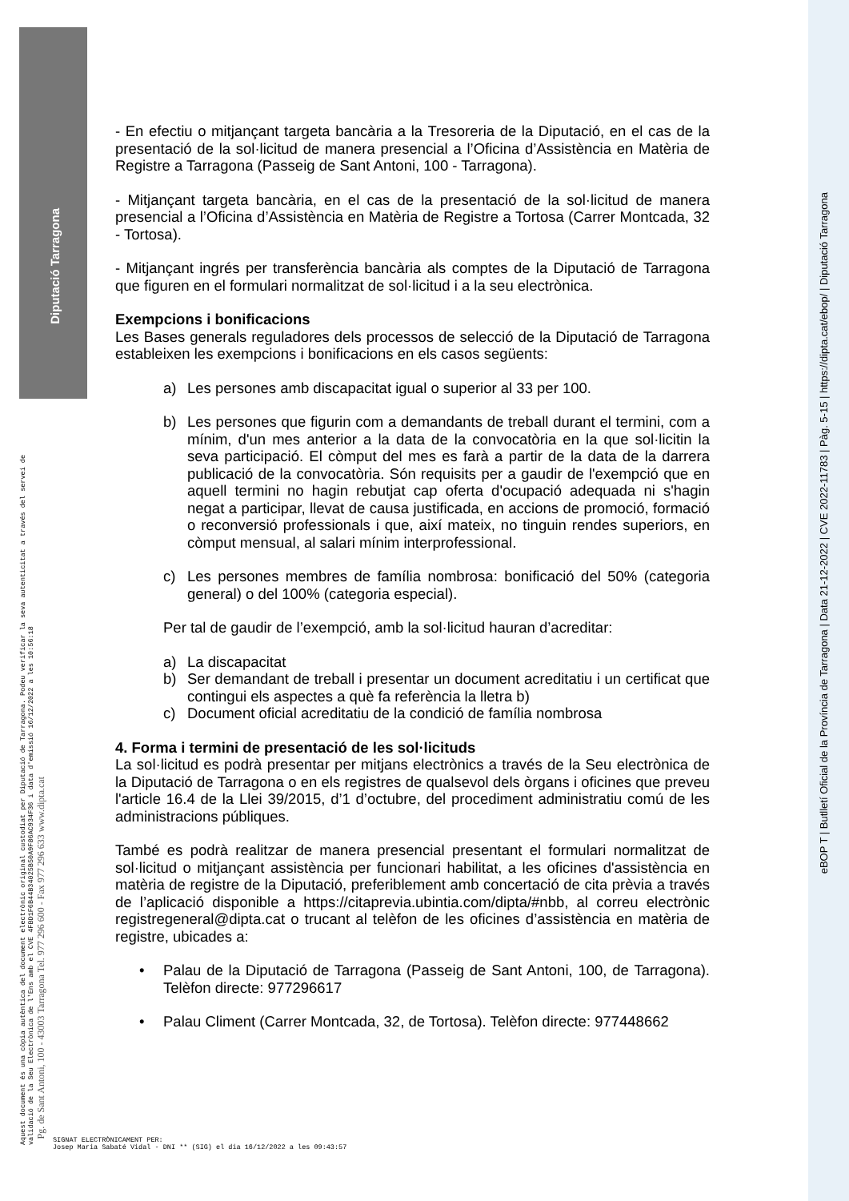Diputació Tarragona
Aquest document és una còpia autèntica del document electrònic original custodiat per Diputació de Tarragona. Podeu verificar la seva autenticitat a través del servei de validació de la Seu Electrònica de l'Ens amb el CVE 4FBD1F6B44B34025B50A9F86AC934F36 i data d'emissió 16/12/2022 a les 10:56:18
Pg. de Sant Antoni, 100 - 43003 Tarragona Tel. 977 296 600 - Fax 977 296 633 www.dipta.cat
eBOP T | Butlletí Oficial de la Província de Tarragona | Data 21-12-2022 | CVE 2022-11783 | Pàg. 5-15 | https://dipta.cat/ebop/ | Diputació Tarragona
- En efectiu o mitjançant targeta bancària a la Tresoreria de la Diputació, en el cas de la presentació de la sol·licitud de manera presencial a l’Oficina d’Assistència en Matèria de Registre a Tarragona (Passeig de Sant Antoni, 100 - Tarragona).
- Mitjançant targeta bancària, en el cas de la presentació de la sol·licitud de manera presencial a l’Oficina d’Assistència en Matèria de Registre a Tortosa (Carrer Montcada, 32 - Tortosa).
- Mitjançant ingrés per transferència bancària als comptes de la Diputació de Tarragona que figuren en el formulari normalitzat de sol·licitud i a la seu electrònica.
Exempcions i bonificacions
Les Bases generals reguladores dels processos de selecció de la Diputació de Tarragona estableixen les exempcions i bonificacions en els casos següents:
a) Les persones amb discapacitat igual o superior al 33 per 100.
b) Les persones que figurin com a demandants de treball durant el termini, com a mínim, d'un mes anterior a la data de la convocatòria en la que sol·licitin la seva participació. El còmput del mes es farà a partir de la data de la darrera publicació de la convocatòria. Són requisits per a gaudir de l'exempció que en aquell termini no hagin rebutjat cap oferta d'ocupació adequada ni s'hagin negat a participar, llevat de causa justificada, en accions de promoció, formació o reconversió professionals i que, així mateix, no tinguin rendes superiors, en còmput mensual, al salari mínim interprofessional.
c) Les persones membres de família nombrosa: bonificació del 50% (categoria general) o del 100% (categoria especial).
Per tal de gaudir de l’exempció, amb la sol·licitud hauran d’acreditar:
a) La discapacitat
b) Ser demandant de treball i presentar un document acreditatiu i un certificat que contingui els aspectes a què fa referència la lletra b)
c) Document oficial acreditatiu de la condició de família nombrosa
4. Forma i termini de presentació de les sol·licituds
La sol·licitud es podrà presentar per mitjans electrònics a través de la Seu electrònica de la Diputació de Tarragona o en els registres de qualsevol dels òrgans i oficines que preveu l'article 16.4 de la Llei 39/2015, d’1 d’octubre, del procediment administratiu comú de les administracions públiques.
També es podrà realitzar de manera presencial presentant el formulari normalitzat de sol·licitud o mitjançant assistència per funcionari habilitat, a les oficines d'assistència en matèria de registre de la Diputació, preferiblement amb concertació de cita prèvia a través de l’aplicació disponible a https://citaprevia.ubintia.com/dipta/#nbb, al correu electrònic registregeneral@dipta.cat o trucant al telèfon de les oficines d’assistència en matèria de registre, ubicades a:
• Palau de la Diputació de Tarragona (Passeig de Sant Antoni, 100, de Tarragona). Telèfon directe: 977296617
• Palau Climent (Carrer Montcada, 32, de Tortosa). Telèfon directe: 977448662
SIGNAT ELECTRÒNICAMENT PER:
Josep Maria Sabaté Vidal - DNI ** (SIG) el dia 16/12/2022 a les 09:43:57